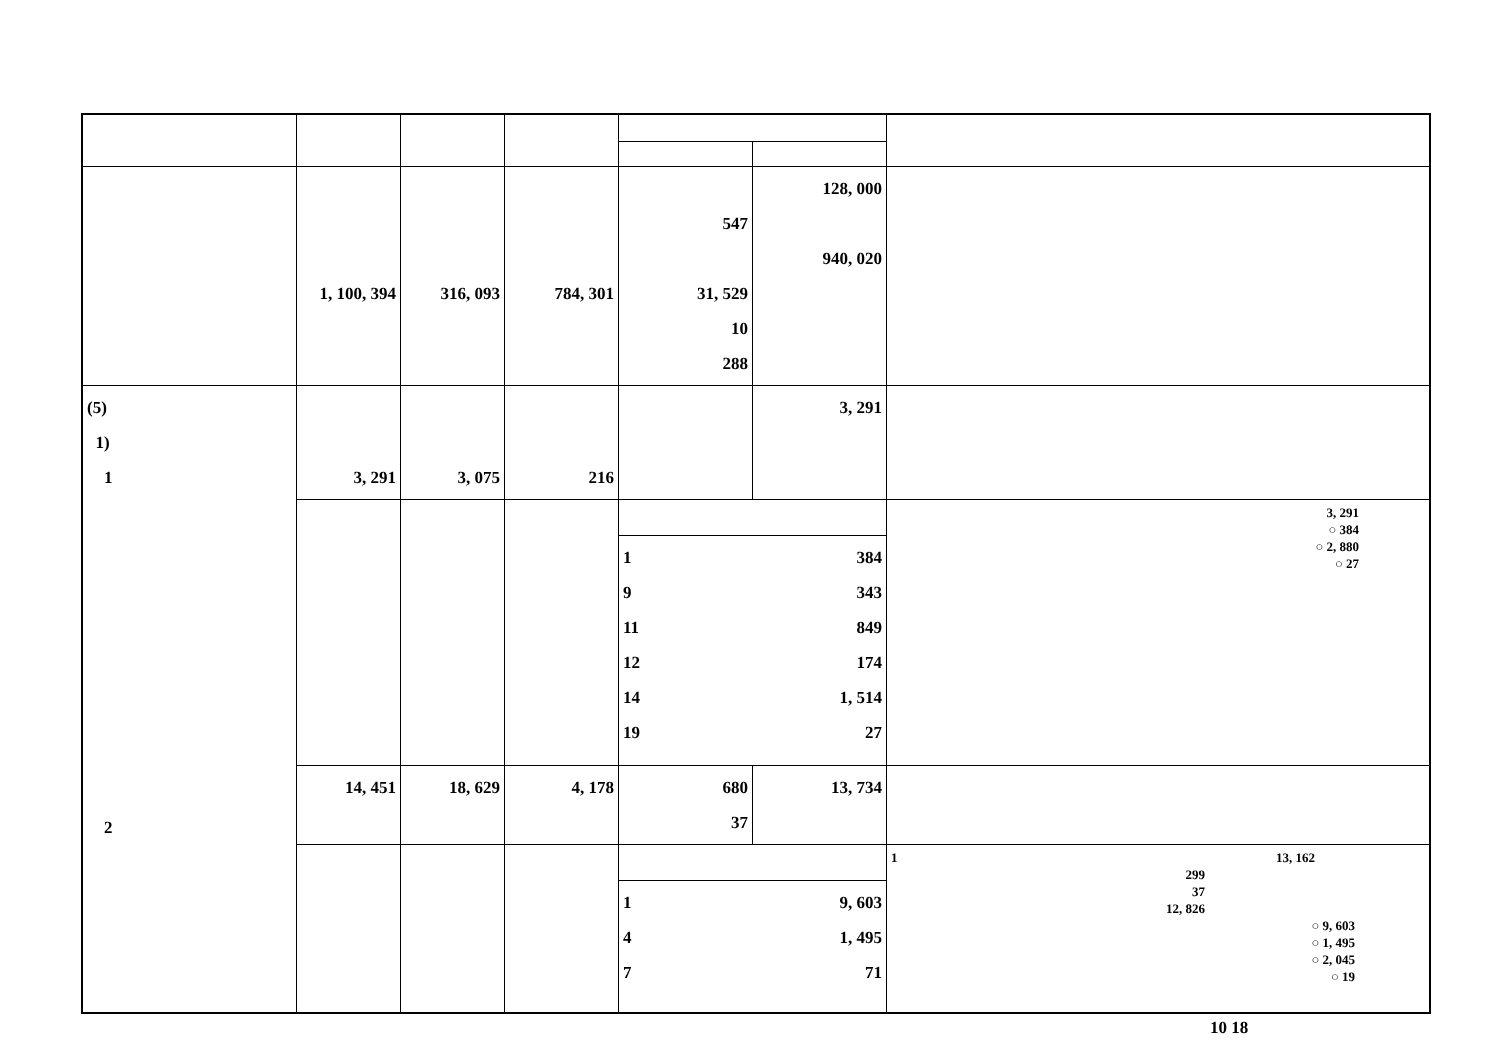| | 1, 100, 394 | 316, 093 | 784, 301 | 547 31, 529 10 288 | 128, 000 940, 020 | |
| (5) 1) 1 2 | 3, 291 | 3, 075 | 216 | | 3, 291 | |
| | | | | 1 9 11 12 14 19 384 343 849 174 1, 514 27 | | 3, 291 ○ 384 ○ 2, 880 ○ 27 |
| | 14, 451 | 18, 629 | 4, 178 | 680 37 | 13, 734 | |
| | | | | 1 4 7 9, 603 1, 495 71 | | 1 13, 162 299 37 12, 826 ○ 9, 603 ○ 1, 495 ○ 2, 045 ○ 19 |
10 18